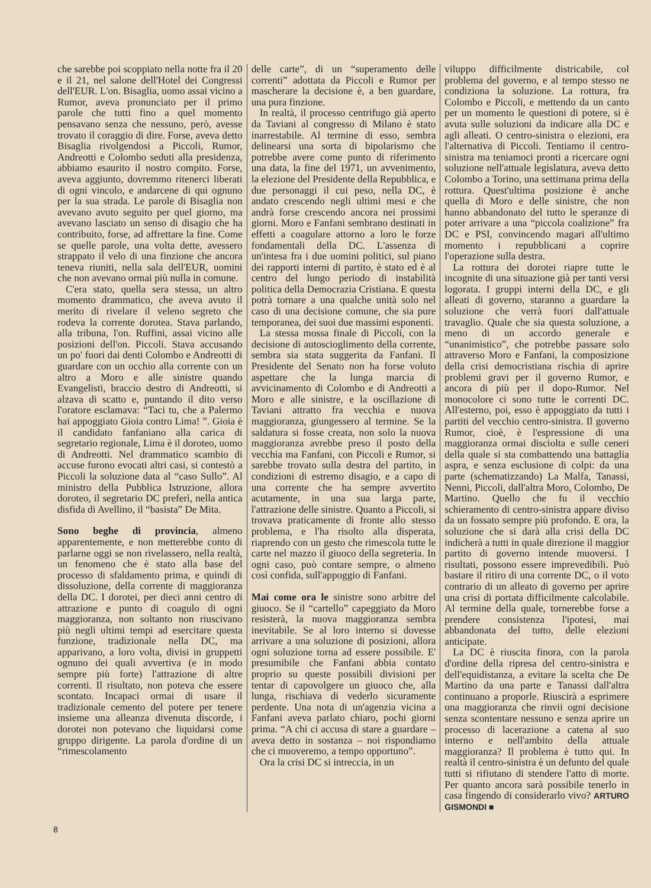che sarebbe poi scoppiato nella notte fra il 20 e il 21, nel salone dell'Hotel dei Congressi dell'EUR. L'on. Bisaglia, uomo assai vicino a Rumor, aveva pronunciato per il primo parole che tutti fino a quel momento pensavano senza che nessuno, però, avesse trovato il coraggio di dire. Forse, aveva detto Bisaglia rivolgendosi a Piccoli, Rumor, Andreotti e Colombo seduti alla presidenza, abbiamo esaurito il nostro compito. Forse, aveva aggiunto, dovremmo ritenerci liberati di ogni vincolo, e andarcene di qui ognuno per la sua strada. Le parole di Bisaglia non avevano avuto seguito per quel giorno, ma avevano lasciato un senso di disagio che ha contribuito, forse, ad affrettare la fine. Come se quelle parole, una volta dette, avessero strappato il velo di una finzione che ancora teneva riuniti, nella sala dell'EUR, uomini che non avevano ormai più nulla in comune.
C'era stato, quella sera stessa, un altro momento drammatico, che aveva avuto il merito di rivelare il veleno segreto che rodeva la corrente dorotea. Stava parlando, alla tribuna, l'on. Ruffini, assai vicino alle posizioni dell'on. Piccoli. Stava accusando un po' fuori dai denti Colombo e Andreotti di guardare con un occhio alla corrente con un altro a Moro e alle sinistre quando Evangelisti, braccio destro di Andreotti, si alzava di scatto e, puntando il dito verso l'oratore esclamava: “Taci tu, che a Palermo hai appoggiato Gioia contro Lima! ”. Gioia è il candidato fanfaniano alla carica di segretario regionale, Lima è il doroteo, uomo di Andreotti. Nel drammatico scambio di accuse furono evocati altri casi, si contestò a Piccoli la soluzione data al “caso Sullo”. Al ministro della Pubblica Istruzione, allora doroteo, il segretario DC preferì, nella antica disfida di Avellino, il “basista” De Mita.
Sono beghe di provincia, almeno apparentemente, e non metterebbe conto di parlarne oggi se non rivelassero, nella realtà, un fenomeno che è stato alla base del processo di sfaldamento prima, e quindi di dissoluzione, della corrente di maggioranza della DC. I dorotei, per dieci anni centro di attrazione e punto di coagulo di ogni maggioranza, non soltanto non riuscivano più negli ultimi tempi ad esercitare questa funzione, tradizionale nella DC, ma apparivano, a loro volta, divisi in gruppetti ognuno dei quali avvertiva (e in modo sempre più forte) l'attrazione di altre correnti. Il risultato, non poteva che essere scontato. Incapaci ormai di usare il tradizionale cemento del potere per tenere insieme una alleanza divenuta discorde, i dorotei non potevano che liquidarsi come gruppo dirigente. La parola d'ordine di un “rimescolamento
delle carte”, di un “superamento delle correnti” adottata da Piccoli e Rumor per mascherare la decisione è, a ben guardare, una pura finzione.
In realtà, il processo centrifugo già aperto da Taviani al congresso di Milano è stato inarrestabile. Al termine di esso, sembra delinearsi una sorta di bipolarismo che potrebbe avere come punto di riferimento una data, la fine del 1971, un avvenimento, la elezione del Presidente della Repubblica, e due personaggi il cui peso, nella DC, è andato crescendo negli ultimi mesi e che andrà forse crescendo ancora nei prossimi giorni. Moro e Fanfani sembrano destinati in effetti a coagulare attorno a loro le forze fondamentali della DC. L'assenza di un'intesa fra i due uomini politici, sul piano dei rapporti interni di partito, è stato ed è al centro del lungo periodo di instabilità politica della Democrazia Cristiana. E questa potrà tornare a una qualche unità solo nel caso di una decisione comune, che sia pure temporanea, dei suoi due massimi esponenti.
La stessa mossa finale di Piccoli, con la decisione di autoscioglimento della corrente, sembra sia stata suggerita da Fanfani. Il Presidente del Senato non ha forse voluto aspettare che la lunga marcia di avvicinamento di Colombo e di Andreotti a Moro e alle sinistre, e la oscillazione di Taviani attratto fra vecchia e nuova maggioranza, giungessero al termine. Se la saldatura si fosse creata, non solo la nuova maggioranza avrebbe preso il posto della vecchia ma Fanfani, con Piccoli e Rumor, si sarebbe trovato sulla destra del partito, in condizioni di estremo disagio, e a capo di una corrente che ha sempre avvertito acutamente, in una sua larga parte, l'attrazione delle sinistre. Quanto a Piccoli, si trovava praticamente di fronte allo stesso problema, e l'ha risolto alla disperata, riaprendo con un gesto che rimescola tutte le carte nel mazzo il giuoco della segreteria. In ogni caso, può contare sempre, o almeno così confida, sull'appoggio di Fanfani.
Mai come ora le sinistre sono arbitre del giuoco. Se il “cartello” capeggiato da Moro resisterà, la nuova maggioranza sembra inevitabile. Se al loro interno si dovesse arrivare a una soluzione di posizioni, allora ogni soluzione torna ad essere possibile. E' presumibile che Fanfani abbia contato proprio su queste possibili divisioni per tentar di capovolgere un giuoco che, alla lunga, rischiava di vederlo sicuramente perdente. Una nota di un'agenzia vicina a Fanfani aveva parlato chiaro, pochi giorni prima. “A chi ci accusa di stare a guardare – aveva detto in sostanza – noi rispondiamo che ci muoveremo, a tempo opportuno”.
Ora la crisi DC si intreccia, in un
viluppo difficilmente districabile, col problema del governo, e al tempo stesso ne condiziona la soluzione. La rottura, fra Colombo e Piccoli, e mettendo da un canto per un momento le questioni di potere, si è avuta sulle soluzioni da indicare alla DC e agli alleati. O centro-sinistra o elezioni, era l'alternativa di Piccoli. Tentiamo il centro-sinistra ma teniamoci pronti a ricercare ogni soluzione nell'attuale legislatura, aveva detto Colombo a Torino, una settimana prima della rottura. Quest'ultima posizione è anche quella di Moro e delle sinistre, che non hanno abbandonato del tutto le speranze di poter arrivare a una “piccola coalizione” fra DC e PSI, convincendo magari all'ultimo momento i repubblicani a coprire l'operazione sulla destra.
La rottura dei dorotei riapre tutte le incognite di una situazione già per tanti versi logorata. I gruppi interni della DC, e gli alleati di governo, staranno a guardare la soluzione che verrà fuori dall'attuale travaglio. Quale che sia questa soluzione, a meno di un accordo generale e “unanimistico”, che potrebbe passare solo attraverso Moro e Fanfani, la composizione della crisi democristiana rischia di aprire problemi gravi per il governo Rumor, e ancora di più per il dopo-Rumor. Nel monocolore ci sono tutte le correnti DC. All'esterno, poi, esso è appoggiato da tutti i partiti del vecchio centro-sinistra. Il governo Rumor, cioè, è l'espressione di una maggioranza ormai disciolta e sulle ceneri della quale si sta combattendo una battaglia aspra, e senza esclusione di colpi: da una parte (schematizzando) La Malfa, Tanassi, Nenni, Piccoli, dall'altra Moro, Colombo, De Martino. Quello che fu il vecchio schieramento di centro-sinistra appare diviso da un fossato sempre più profondo. E ora, la soluzione che si darà alla crisi della DC indicherà a tutti in quale direzione il maggior partito di governo intende muoversi. I risultati, possono essere imprevedibili. Può bastare il ritiro di una corrente DC, o il voto contrario di un alleato di governo per aprire una crisi di portata difficilmente calcolabile. Al termine della quale, tornerebbe forse a prendere consistenza l'ipotesi, mai abbandonata del tutto, delle elezioni anticipate.
La DC è riuscita finora, con la parola d'ordine della ripresa del centro-sinistra e dell'equidistanza, a evitare la scelta che De Martino da una parte e Tanassi dall'altra continuano a proporle. Riuscirà a esprimere una maggioranza che rinvii ogni decisione senza scontentare nessuno e senza aprire un processo di lacerazione a catena al suo interno e nell'ambito della attuale maggioranza? Il problema è tutto qui. In realtà il centro-sinistra è un defunto del quale tutti si rifiutano di stendere l'atto di morte. Per quanto ancora sarà possibile tenerlo in casa fingendo di considerarlo vivo? ARTURO GISMONDI ■
8